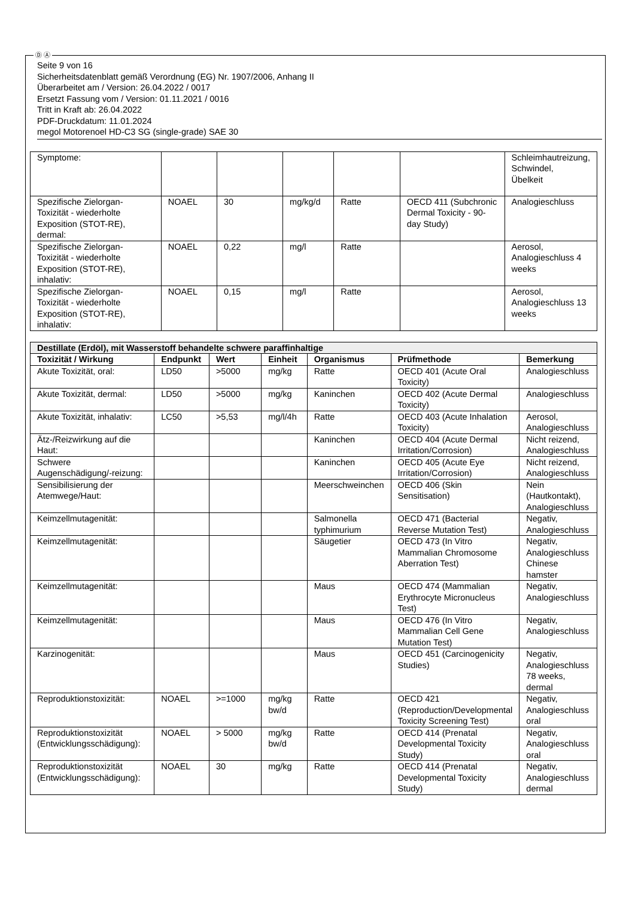Ⓓ Ⓐ
Seite 9 von 16
Sicherheitsdatenblatt gemäß Verordnung (EG) Nr. 1907/2006, Anhang II
Überarbeitet am / Version: 26.04.2022 / 0017
Ersetzt Fassung vom / Version: 01.11.2021 / 0016
Tritt in Kraft ab: 26.04.2022
PDF-Druckdatum: 11.01.2024
megol Motorenoel HD-C3 SG (single-grade) SAE 30
| Symptome: | | | | | | Schleimhautreizung, Schwindel, Übelkeit |
| Spezifische Zielorgan-Toxizität - wiederholte Exposition (STOT-RE), dermal: | NOAEL | 30 | mg/kg/d | Ratte | OECD 411 (Subchronic Dermal Toxicity - 90-day Study) | Analogieschluss |
| Spezifische Zielorgan-Toxizität - wiederholte Exposition (STOT-RE), inhalativ: | NOAEL | 0,22 | mg/l | Ratte | | Aerosol, Analogieschluss 4 weeks |
| Spezifische Zielorgan-Toxizität - wiederholte Exposition (STOT-RE), inhalativ: | NOAEL | 0,15 | mg/l | Ratte | | Aerosol, Analogieschluss 13 weeks |
| Destillate (Erdöl), mit Wasserstoff behandelte schwere paraffinhaltige | | | | | | |
| Toxizität / Wirkung | Endpunkt | Wert | Einheit | Organismus | Prüfmethode | Bemerkung |
| Akute Toxizität, oral: | LD50 | >5000 | mg/kg | Ratte | OECD 401 (Acute Oral Toxicity) | Analogieschluss |
| Akute Toxizität, dermal: | LD50 | >5000 | mg/kg | Kaninchen | OECD 402 (Acute Dermal Toxicity) | Analogieschluss |
| Akute Toxizität, inhalativ: | LC50 | >5,53 | mg/l/4h | Ratte | OECD 403 (Acute Inhalation Toxicity) | Aerosol, Analogieschluss |
| Ätz-/Reizwirkung auf die Haut: | | | | Kaninchen | OECD 404 (Acute Dermal Irritation/Corrosion) | Nicht reizend, Analogieschluss |
| Schwere Augenschädigung/-reizung: | | | | Kaninchen | OECD 405 (Acute Eye Irritation/Corrosion) | Nicht reizend, Analogieschluss |
| Sensibilisierung der Atemwege/Haut: | | | | Meerschweinchen | OECD 406 (Skin Sensitisation) | Nein (Hautkontakt), Analogieschluss |
| Keimzellmutagenität: | | | | Salmonella typhimurium | OECD 471 (Bacterial Reverse Mutation Test) | Negativ, Analogieschluss |
| Keimzellmutagenität: | | | | Säugetier | OECD 473 (In Vitro Mammalian Chromosome Aberration Test) | Negativ, Analogieschluss Chinese hamster |
| Keimzellmutagenität: | | | | Maus | OECD 474 (Mammalian Erythrocyte Micronucleus Test) | Negativ, Analogieschluss |
| Keimzellmutagenität: | | | | Maus | OECD 476 (In Vitro Mammalian Cell Gene Mutation Test) | Negativ, Analogieschluss |
| Karzinogenität: | | | | Maus | OECD 451 (Carcinogenicity Studies) | Negativ, Analogieschluss 78 weeks, dermal |
| Reproduktionstoxizität: | NOAEL | >=1000 | mg/kg bw/d | Ratte | OECD 421 (Reproduction/Developmental Toxicity Screening Test) | Negativ, Analogieschluss oral |
| Reproduktionstoxizität (Entwicklungsschädigung): | NOAEL | > 5000 | mg/kg bw/d | Ratte | OECD 414 (Prenatal Developmental Toxicity Study) | Negativ, Analogieschluss oral |
| Reproduktionstoxizität (Entwicklungsschädigung): | NOAEL | 30 | mg/kg | Ratte | OECD 414 (Prenatal Developmental Toxicity Study) | Negativ, Analogieschluss dermal |